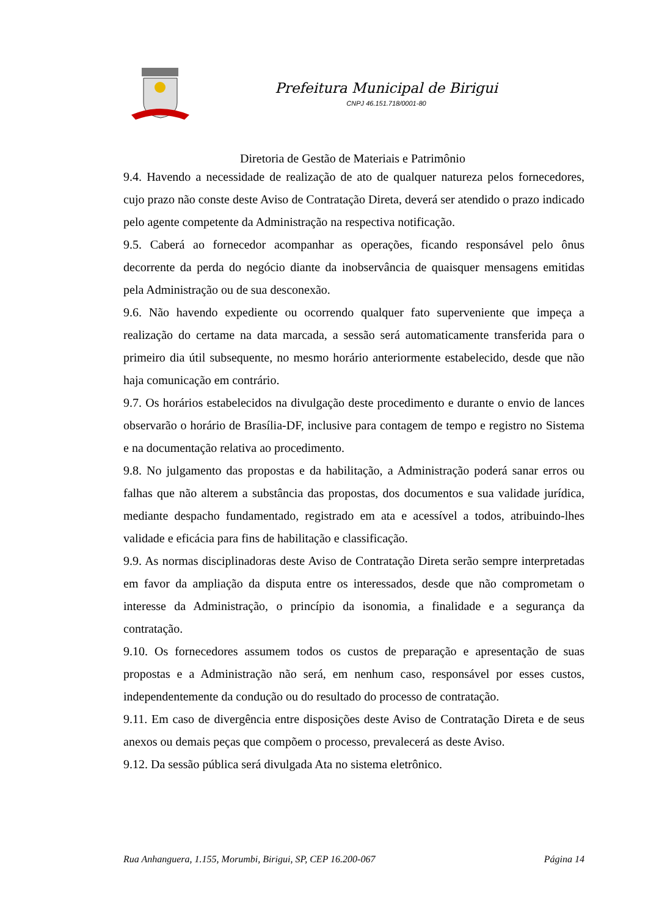Prefeitura Municipal de Birigui
CNPJ 46.151.718/0001-80
Diretoria de Gestão de Materiais e Patrimônio
9.4. Havendo a necessidade de realização de ato de qualquer natureza pelos fornecedores, cujo prazo não conste deste Aviso de Contratação Direta, deverá ser atendido o prazo indicado pelo agente competente da Administração na respectiva notificação.
9.5. Caberá ao fornecedor acompanhar as operações, ficando responsável pelo ônus decorrente da perda do negócio diante da inobservância de quaisquer mensagens emitidas pela Administração ou de sua desconexão.
9.6. Não havendo expediente ou ocorrendo qualquer fato superveniente que impeça a realização do certame na data marcada, a sessão será automaticamente transferida para o primeiro dia útil subsequente, no mesmo horário anteriormente estabelecido, desde que não haja comunicação em contrário.
9.7. Os horários estabelecidos na divulgação deste procedimento e durante o envio de lances observarão o horário de Brasília-DF, inclusive para contagem de tempo e registro no Sistema e na documentação relativa ao procedimento.
9.8. No julgamento das propostas e da habilitação, a Administração poderá sanar erros ou falhas que não alterem a substância das propostas, dos documentos e sua validade jurídica, mediante despacho fundamentado, registrado em ata e acessível a todos, atribuindo-lhes validade e eficácia para fins de habilitação e classificação.
9.9. As normas disciplinadoras deste Aviso de Contratação Direta serão sempre interpretadas em favor da ampliação da disputa entre os interessados, desde que não comprometam o interesse da Administração, o princípio da isonomia, a finalidade e a segurança da contratação.
9.10. Os fornecedores assumem todos os custos de preparação e apresentação de suas propostas e a Administração não será, em nenhum caso, responsável por esses custos, independentemente da condução ou do resultado do processo de contratação.
9.11. Em caso de divergência entre disposições deste Aviso de Contratação Direta e de seus anexos ou demais peças que compõem o processo, prevalecerá as deste Aviso.
9.12. Da sessão pública será divulgada Ata no sistema eletrônico.
Rua Anhanguera, 1.155, Morumbi, Birigui, SP, CEP 16.200-067 Página 14